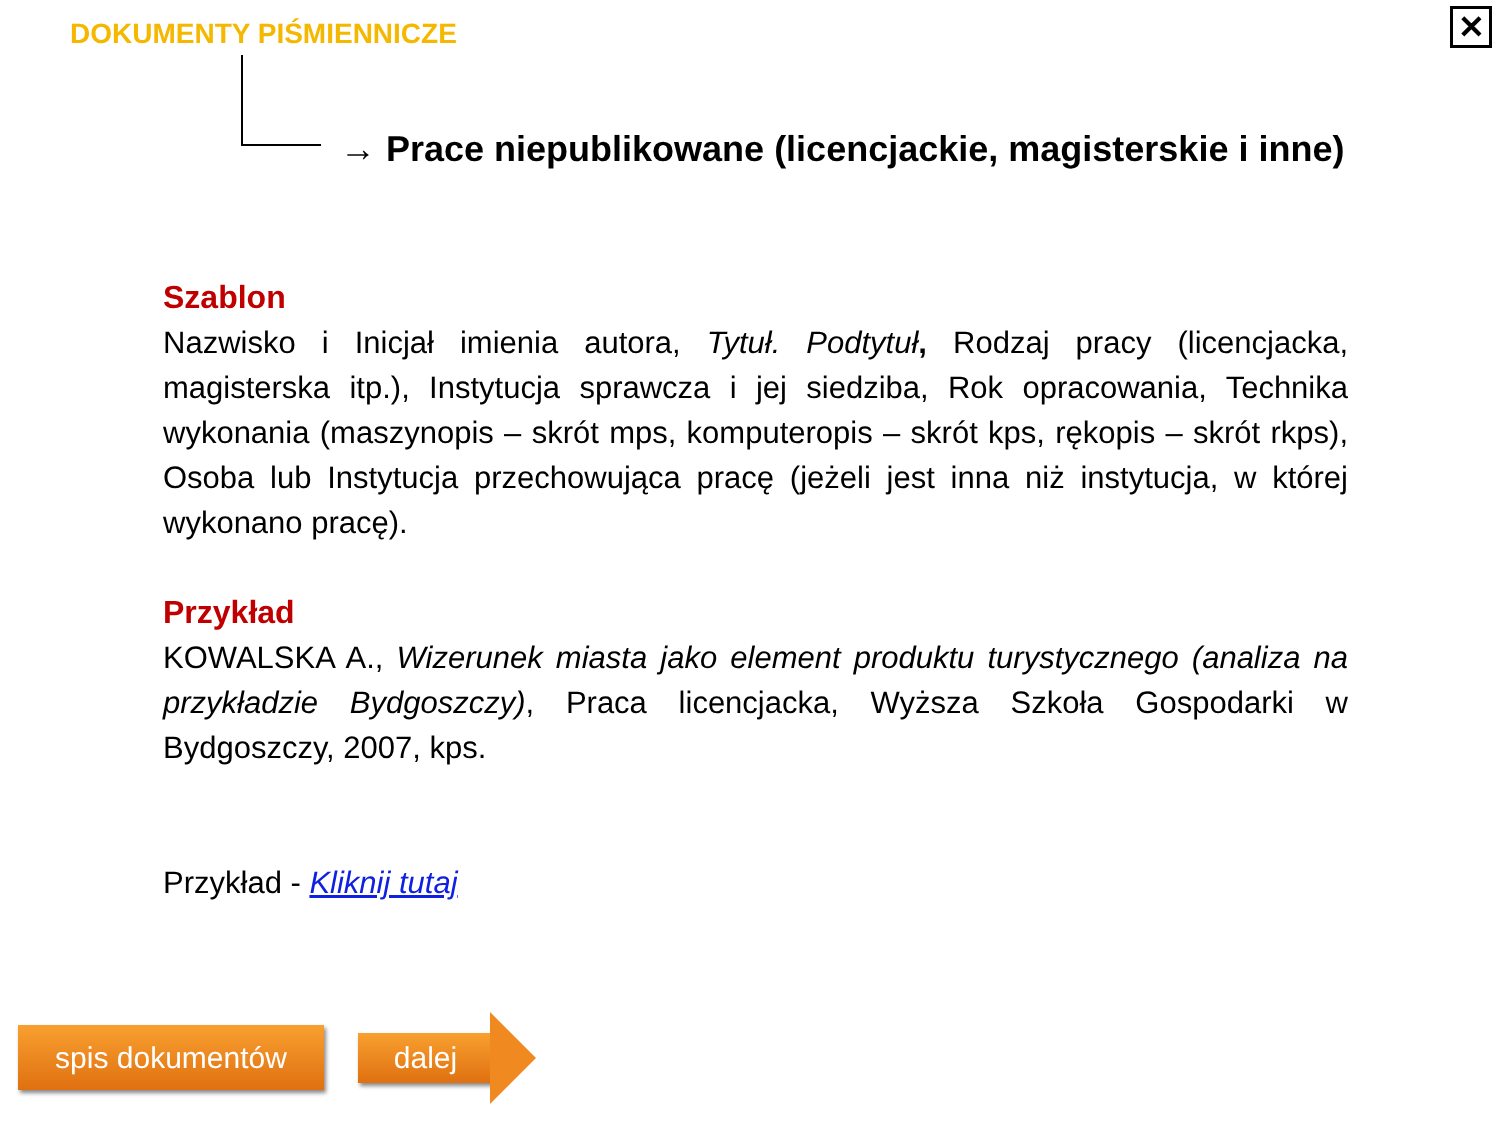DOKUMENTY PIŚMIENNICZE ✕
→ Prace niepublikowane (licencjackie, magisterskie i inne)
Szablon
Nazwisko i Inicjał imienia autora, Tytuł. Podtytuł, Rodzaj pracy (licencjacka, magisterska itp.), Instytucja sprawcza i jej siedziba, Rok opracowania, Technika wykonania (maszynopis – skrót mps, komputeropis – skrót kps, rękopis – skrót rkps), Osoba lub Instytucja przechowująca pracę (jeżeli jest inna niż instytucja, w której wykonano pracę).
Przykład
KOWALSKA A., Wizerunek miasta jako element produktu turystycznego (analiza na przykładzie Bydgoszczy), Praca licencjacka, Wyższa Szkoła Gospodarki w Bydgoszczy, 2007, kps.
Przykład - Kliknij tutaj
spis dokumentów dalej